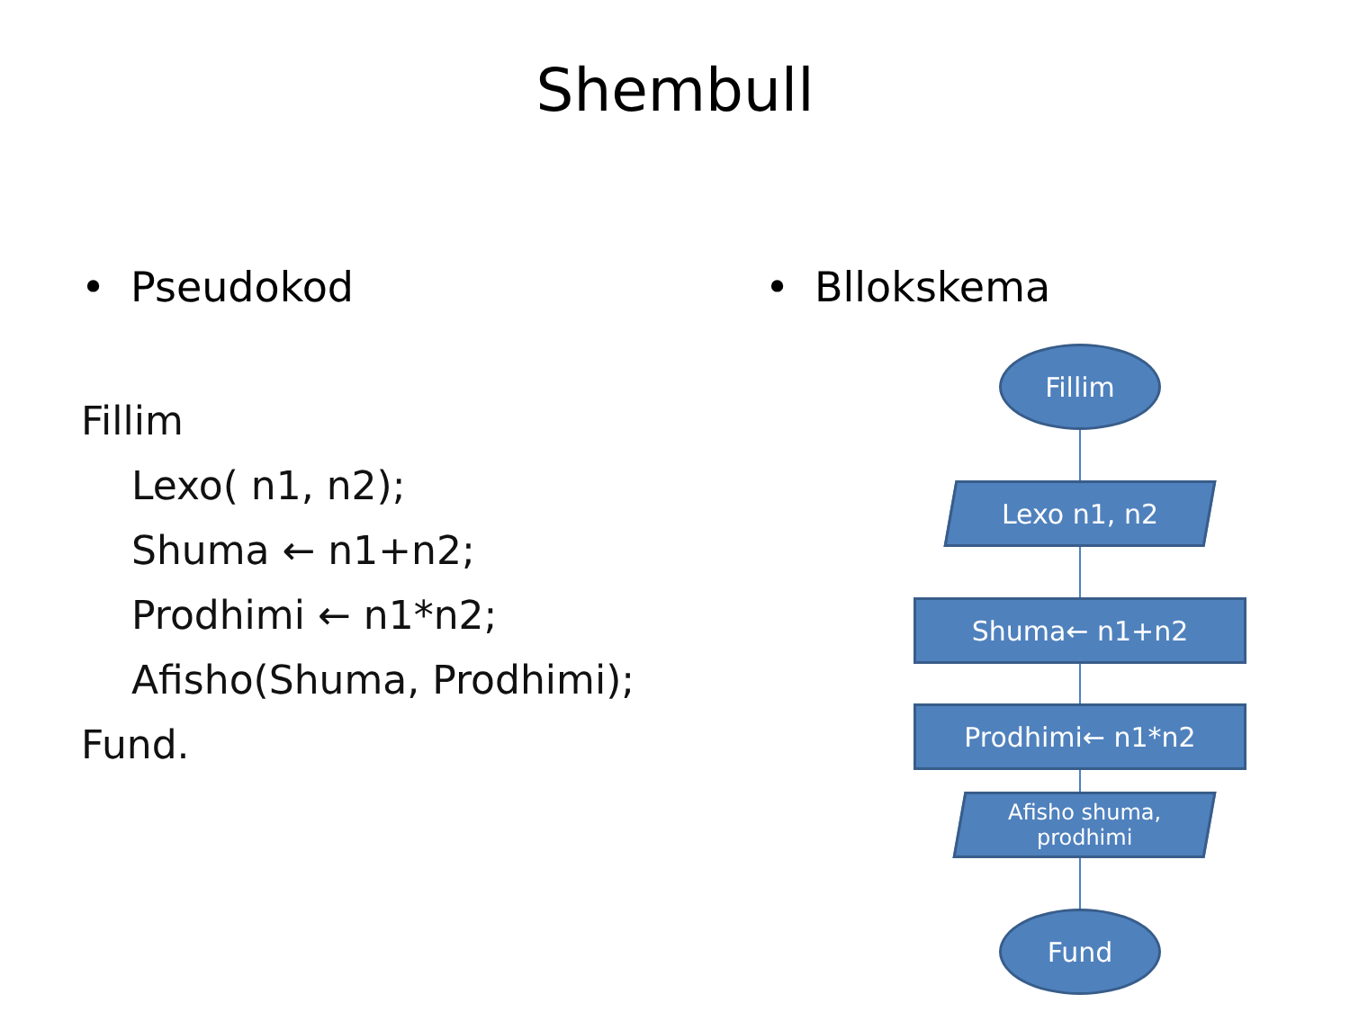Shembull
• Pseudokod
Fillim
Lexo( n1, n2);
Shuma ← n1+n2;
Prodhimi ← n1*n2;
Afisho(Shuma, Prodhimi);
Fund.
• Bllokskema
Fillim
Lexo n1, n2
Shuma← n1+n2
Prodhimi← n1*n2
Afisho shuma,
prodhimi
Fund